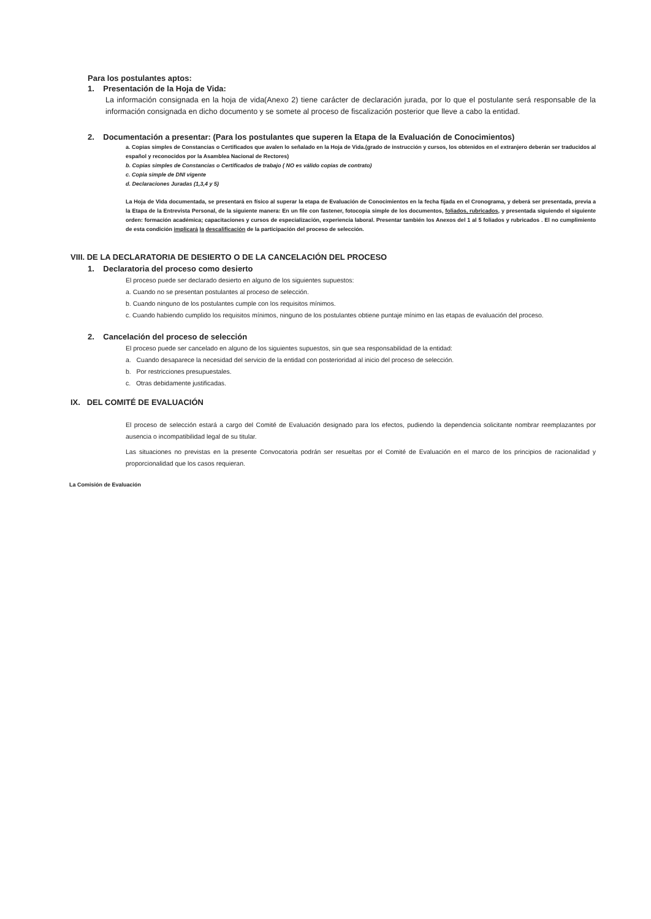Para los postulantes aptos:
1. Presentación de la Hoja de Vida:
La información consignada en la hoja de vida(Anexo 2) tiene carácter de declaración jurada, por lo que el postulante será responsable de la información consignada en dicho documento y se somete al proceso de fiscalización posterior que lleve a cabo la entidad.
2. Documentación a presentar: (Para los postulantes que superen la Etapa de la Evaluación de Conocimientos)
a. Copias simples de Constancias o Certificados que avalen lo señalado en la Hoja de Vida.(grado de instrucción y cursos, los obtenidos en el extranjero deberán ser traducidos al español y reconocidos por la Asamblea Nacional de Rectores)
b. Copias simples de Constancias o Certificados de trabajo ( NO es válido copias de contrato)
c. Copia simple de DNI vigente
d. Declaraciones Juradas (1,3,4 y 5)
La Hoja de Vida documentada, se presentará en físico al superar la etapa de Evaluación de Conocimientos en la fecha fijada en el Cronograma, y deberá ser presentada, previa a la Etapa de la Entrevista Personal, de la siguiente manera: En un file con fastener, fotocopia simple de los documentos, foliados, rubricados, y presentada siguiendo el siguiente orden: formación académica; capacitaciones y cursos de especialización, experiencia laboral. Presentar también los Anexos del 1 al 5 foliados y rubricados . El no cumplimiento de esta condición implicará la descalificación de la participación del proceso de selección.
VIII. DE LA DECLARATORIA DE DESIERTO O DE LA CANCELACIÓN DEL PROCESO
1. Declaratoria del proceso como desierto
El proceso puede ser declarado desierto en alguno de los siguientes supuestos:
a. Cuando no se presentan postulantes al proceso de selección.
b. Cuando ninguno de los postulantes cumple con los requisitos mínimos.
c. Cuando habiendo cumplido los requisitos mínimos, ninguno de los postulantes obtiene puntaje mínimo en las etapas de evaluación del proceso.
2. Cancelación del proceso de selección
El proceso puede ser cancelado en alguno de los siguientes supuestos, sin que sea responsabilidad de la entidad:
a. Cuando desaparece la necesidad del servicio de la entidad con posterioridad al inicio del proceso de selección.
b. Por restricciones presupuestales.
c. Otras debidamente justificadas.
IX. DEL COMITÉ DE EVALUACIÓN
El proceso de selección estará a cargo del Comité de Evaluación designado para los efectos, pudiendo la dependencia solicitante nombrar reemplazantes por ausencia o incompatibilidad legal de su titular.
Las situaciones no previstas en la presente Convocatoria podrán ser resueltas por el Comité de Evaluación en el marco de los principios de racionalidad y proporcionalidad que los casos requieran.
La Comisión de Evaluación